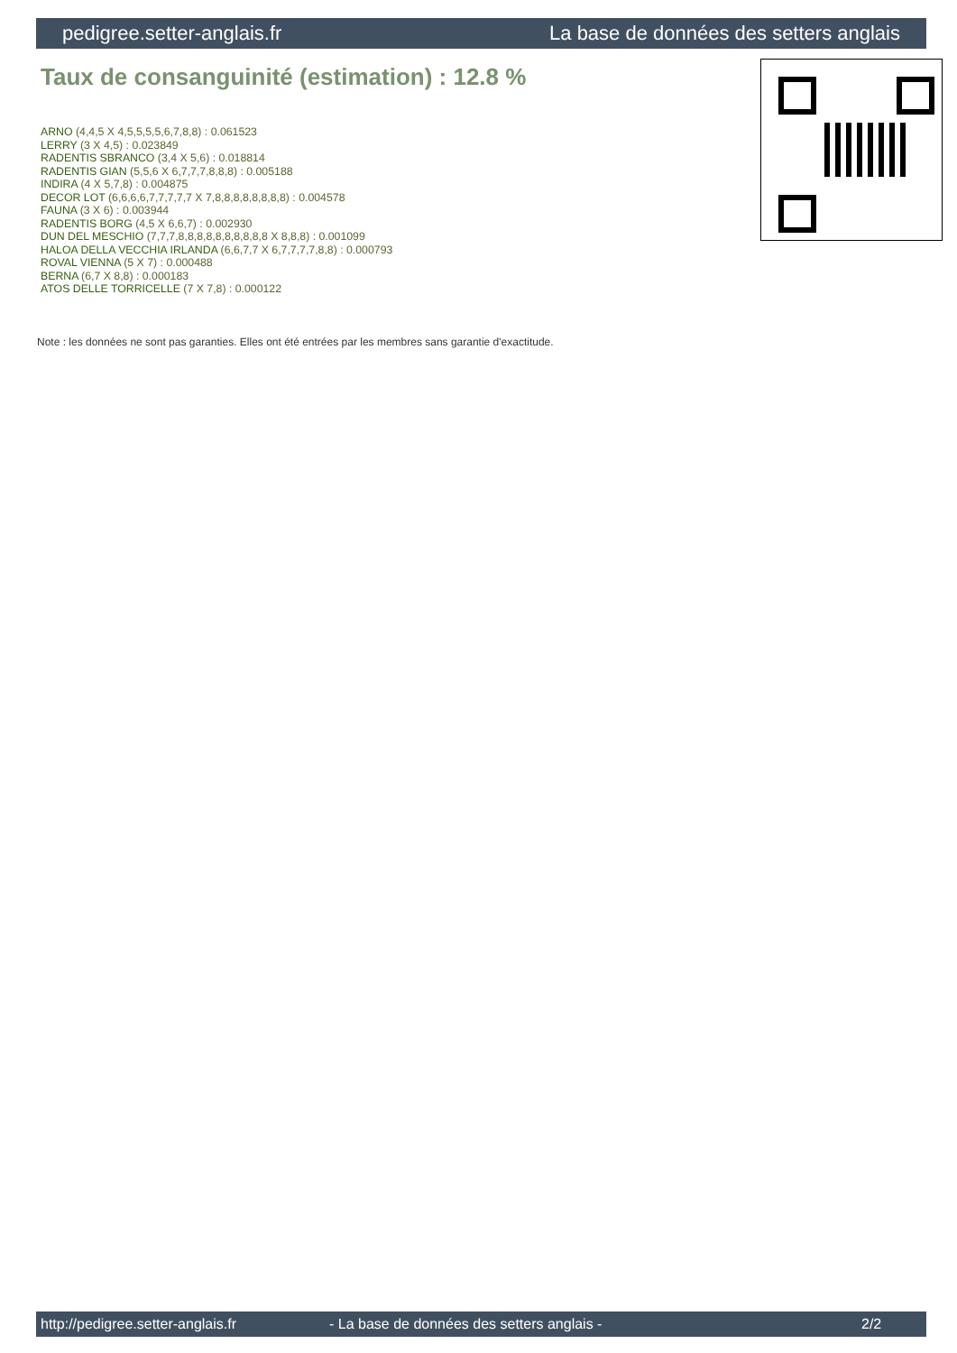pedigree.setter-anglais.fr La base de données des setters anglais
Taux de consanguinité (estimation) : 12.8 %
ARNO (4,4,5 X 4,5,5,5,5,6,7,8,8) : 0.061523
LERRY (3 X 4,5) : 0.023849
RADENTIS SBRANCO (3,4 X 5,6) : 0.018814
RADENTIS GIAN (5,5,6 X 6,7,7,7,8,8,8) : 0.005188
INDIRA (4 X 5,7,8) : 0.004875
DECOR LOT (6,6,6,6,7,7,7,7,7 X 7,8,8,8,8,8,8,8,8) : 0.004578
FAUNA (3 X 6) : 0.003944
RADENTIS BORG (4,5 X 6,6,7) : 0.002930
DUN DEL MESCHIO (7,7,7,8,8,8,8,8,8,8,8,8,8 X 8,8,8) : 0.001099
HALOA DELLA VECCHIA IRLANDA (6,6,7,7 X 6,7,7,7,7,8,8) : 0.000793
ROVAL VIENNA (5 X 7) : 0.000488
BERNA (6,7 X 8,8) : 0.000183
ATOS DELLE TORRICELLE (7 X 7,8) : 0.000122
Note : les données ne sont pas garanties. Elles ont été entrées par les membres sans garantie d'exactitude.
http://pedigree.setter-anglais.fr - La base de données des setters anglais - 2/2